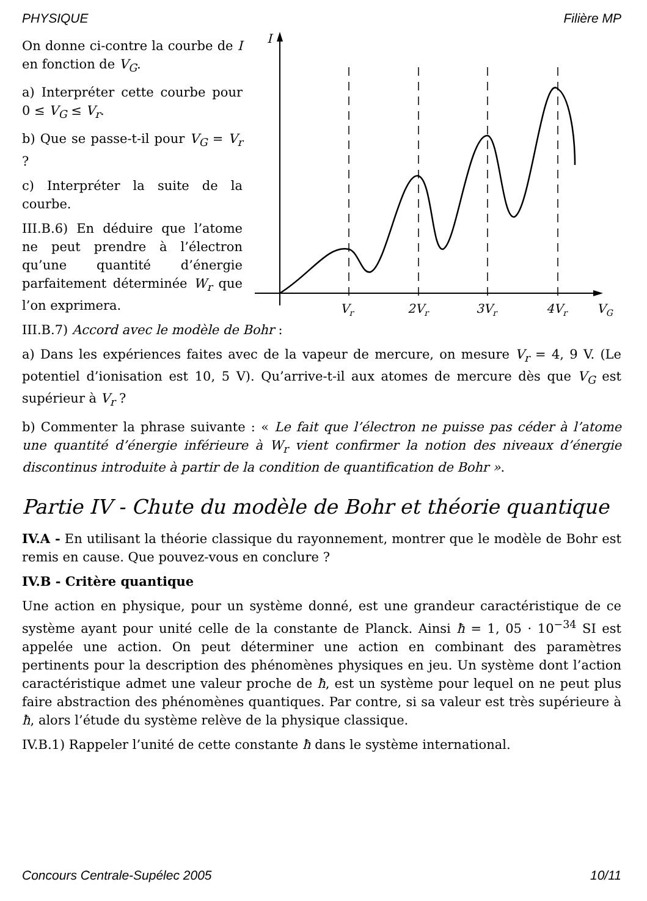PHYSIQUE Filière MP
On donne ci-contre la courbe de I en fonction de V<sub>G</sub>.
a) Interpréter cette courbe pour 0 ≤ V<sub>G</sub> ≤ V<sub>r</sub>.
b) Que se passe-t-il pour V<sub>G</sub> = V<sub>r</sub> ?
c) Interpréter la suite de la courbe.
III.B.6) En déduire que l’atome ne peut prendre à l’électron qu’une quantité d’énergie parfaitement déterminée W<sub>r</sub> que l’on exprimera.
I
Vr
2Vr
3Vr
4Vr
VG
III.B.7) Accord avec le modèle de Bohr :
a) Dans les expériences faites avec de la vapeur de mercure, on mesure V<sub>r</sub> = 4, 9 V. (Le potentiel d’ionisation est 10, 5 V). Qu’arrive-t-il aux atomes de mercure dès que V<sub>G</sub> est supérieur à V<sub>r</sub> ?
b) Commenter la phrase suivante : « Le fait que l’électron ne puisse pas céder à l’atome une quantité d’énergie inférieure à W<sub>r</sub> vient confirmer la notion des niveaux d’énergie discontinus introduite à partir de la condition de quantification de Bohr ».
Partie IV - Chute du modèle de Bohr et théorie quantique
IV.A - En utilisant la théorie classique du rayonnement, montrer que le modèle de Bohr est remis en cause. Que pouvez-vous en conclure ?
IV.B - Critère quantique
Une action en physique, pour un système donné, est une grandeur caractéristique de ce système ayant pour unité celle de la constante de Planck. Ainsi ħ = 1, 05 · 10<sup>−34</sup> SI est appelée une action. On peut déterminer une action en combinant des paramètres pertinents pour la description des phénomènes physiques en jeu. Un système dont l’action caractéristique admet une valeur proche de ħ, est un système pour lequel on ne peut plus faire abstraction des phénomènes quantiques. Par contre, si sa valeur est très supérieure à ħ, alors l’étude du système relève de la physique classique.
IV.B.1) Rappeler l’unité de cette constante ħ dans le système international.
Concours Centrale-Supélec 2005 10/11